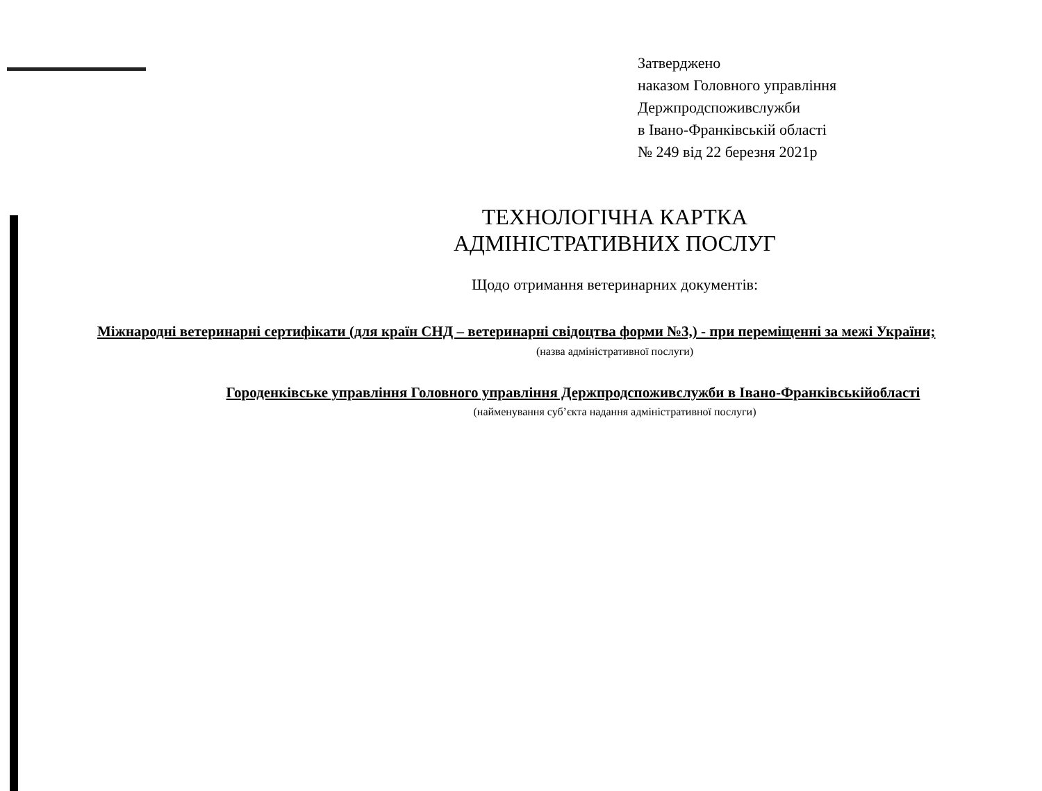Затверджено
наказом Головного управління
Держпродспоживслужби
в Івано-Франківській області
№ 249 від 22 березня 2021р
ТЕХНОЛОГІЧНА КАРТКА
АДМІНІСТРАТИВНИХ ПОСЛУГ
Щодо отримання ветеринарних документів:
Міжнародні ветеринарні сертифікати (для країн СНД – ветеринарні свідоцтва форми №3,) - при переміщенні за межі України;
(назва адміністративної послуги)
Городенківське управління Головного управління Держпродспоживслужби в Івано-Франківськійобласті
(найменування суб’єкта надання адміністративної послуги)